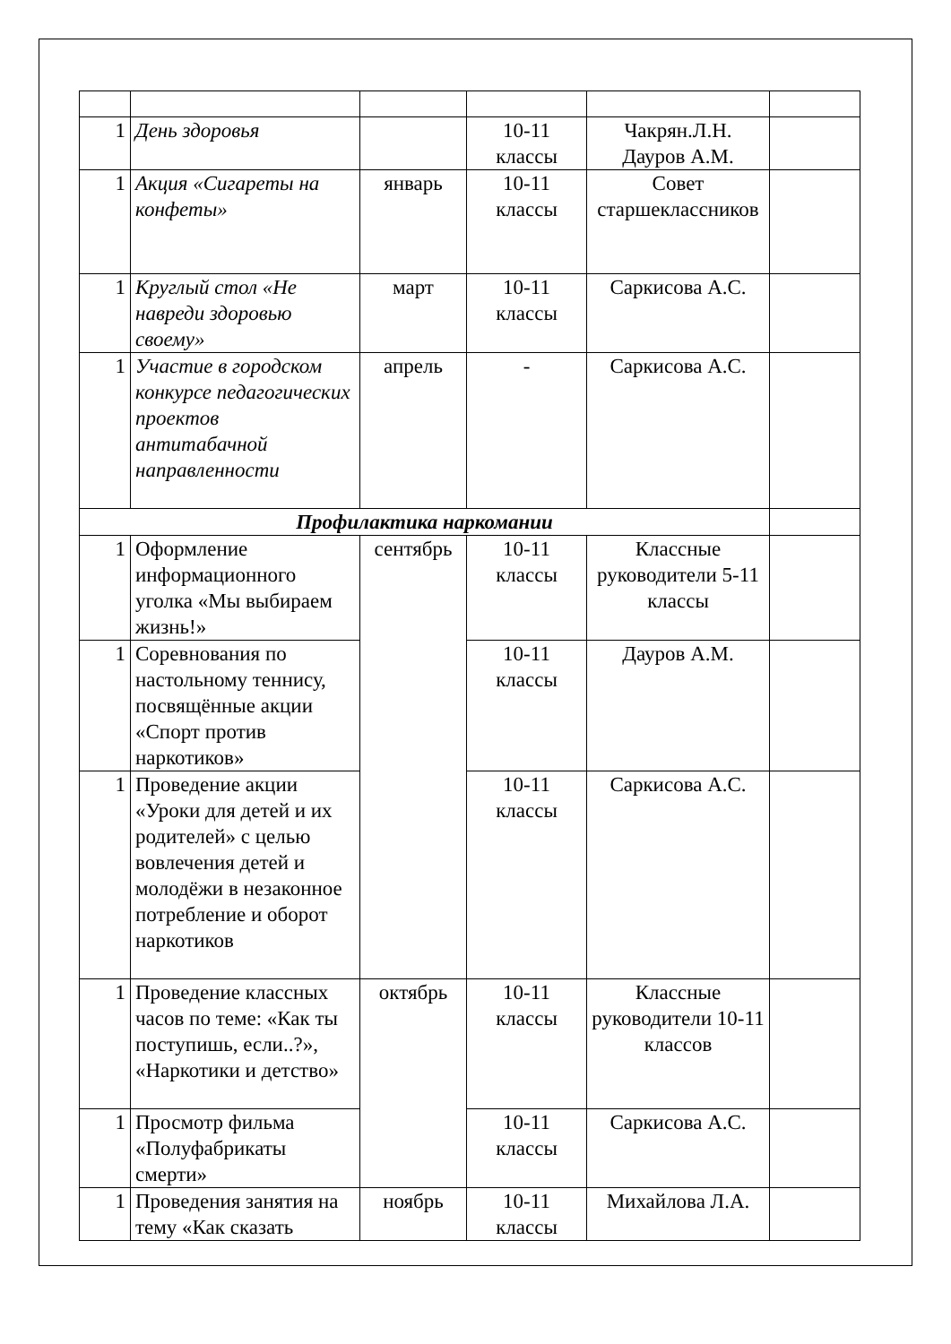| 1 | День здоровья | | 10-11 классы | Чакрян.Л.Н. Дауров А.М. | |
| 1 | Акция «Сигареты на конфеты» | январь | 10-11 классы | Совет старшеклассников | |
| 1 | Круглый стол «Не навреди здоровью своему» | март | 10-11 классы | Саркисова А.С. | |
| 1 | Участие в городском конкурсе педагогических проектов антитабачной направленности | апрель | - | Саркисова А.С. | |
| Профилактика наркомании | | | | | |
| 1 | Оформление информационного уголка «Мы выбираем жизнь!» | сентябрь | 10-11 классы | Классные руководители 5-11 классы | |
| 1 | Соревнования по настольному теннису, посвящённые акции «Спорт против наркотиков» | | 10-11 классы | Дауров А.М. | |
| 1 | Проведение акции «Уроки для детей и их родителей» с целью вовлечения детей и молодёжи в незаконное потребление и оборот наркотиков | | 10-11 классы | Саркисова А.С. | |
| 1 | Проведение классных часов по теме: «Как ты поступишь, если..?», «Наркотики и детство» | октябрь | 10-11 классы | Классные руководители 10-11 классов | |
| 1 | Просмотр фильма «Полуфабрикаты смерти» | | 10-11 классы | Саркисова А.С. | |
| 1 | Проведения занятия на тему «Как сказать | ноябрь | 10-11 классы | Михайлова Л.А. | |